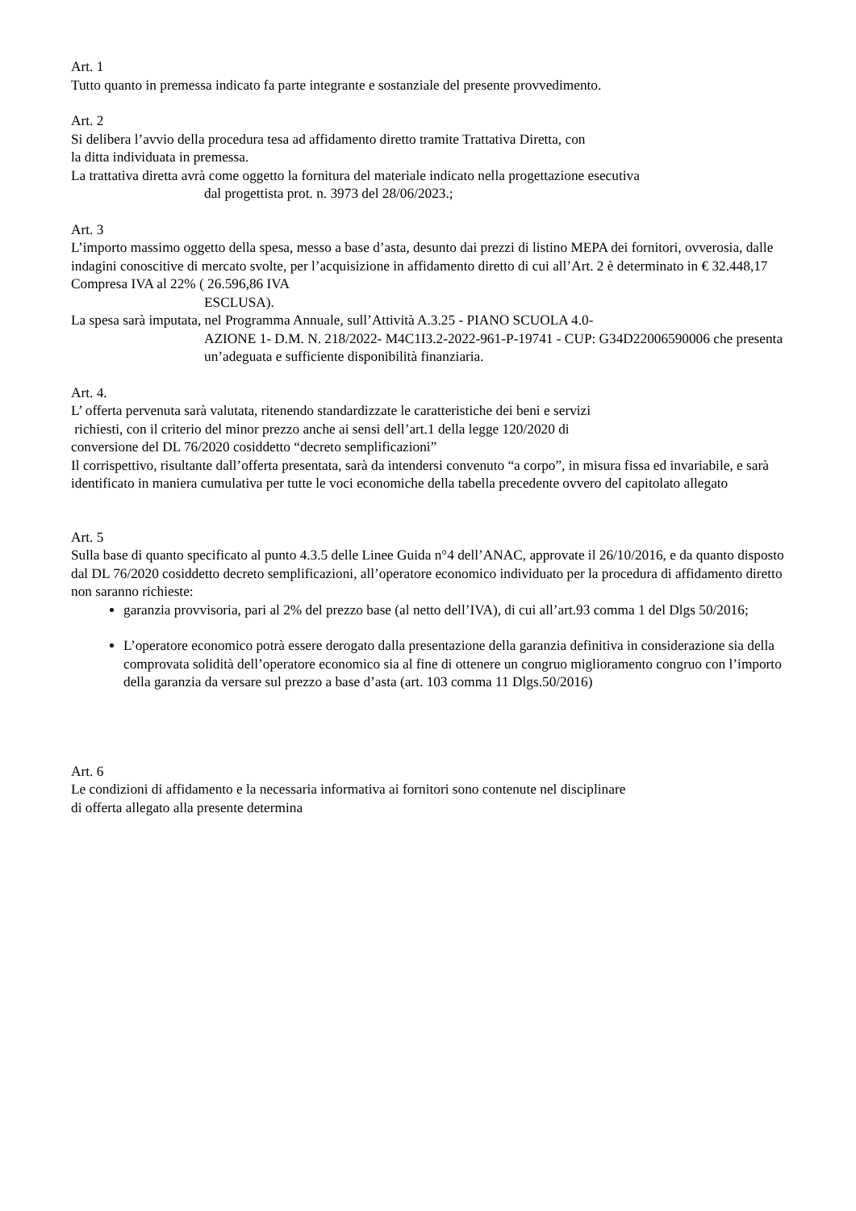Art. 1
Tutto quanto in premessa indicato fa parte integrante e sostanziale del presente provvedimento.
Art. 2
Si delibera l’avvio della procedura tesa ad affidamento diretto tramite Trattativa Diretta, con
la ditta individuata in premessa.
La trattativa diretta avrà come oggetto la fornitura del materiale indicato nella progettazione esecutiva
dal progettista prot. n. 3973 del 28/06/2023.;
Art. 3
L’importo massimo oggetto della spesa, messo a base d’asta, desunto dai prezzi di listino MEPA dei fornitori, ovverosia, dalle indagini conoscitive di mercato svolte, per l’acquisizione in affidamento diretto di cui all’Art. 2 è determinato in € 32.448,17 Compresa IVA al 22% ( 26.596,86 IVA
ESCLUSA).
La spesa sarà imputata, nel Programma Annuale, sull’Attività A.3.25 - PIANO SCUOLA 4.0-
AZIONE 1- D.M. N. 218/2022- M4C1I3.2-2022-961-P-19741 - CUP: G34D22006590006 che presenta un’adeguata e sufficiente disponibilità finanziaria.
Art. 4.
L’ offerta pervenuta sarà valutata, ritenendo standardizzate le caratteristiche dei beni e servizi
richiesti, con il criterio del minor prezzo anche ai sensi dell’art.1 della legge 120/2020 di
conversione del DL 76/2020 cosiddetto “decreto semplificazioni”
Il corrispettivo, risultante dall’offerta presentata, sarà da intendersi convenuto “a corpo”, in misura fissa ed invariabile, e sarà identificato in maniera cumulativa per tutte le voci economiche della tabella precedente ovvero del capitolato allegato
Art. 5
Sulla base di quanto specificato al punto 4.3.5 delle Linee Guida n°4 dell’ANAC, approvate il 26/10/2016, e da quanto disposto dal DL 76/2020 cosiddetto decreto semplificazioni, all’operatore economico individuato per la procedura di affidamento diretto non saranno richieste:
garanzia provvisoria, pari al 2% del prezzo base (al netto dell’IVA), di cui all’art.93 comma 1 del Dlgs 50/2016;
L’operatore economico potrà essere derogato dalla presentazione della garanzia definitiva in considerazione sia della comprovata solidità dell’operatore economico sia al fine di ottenere un congruo miglioramento congruo con l’importo della garanzia da versare sul prezzo a base d’asta (art. 103 comma 11 Dlgs.50/2016)
Art. 6
Le condizioni di affidamento e la necessaria informativa ai fornitori sono contenute nel disciplinare
di offerta allegato alla presente determina